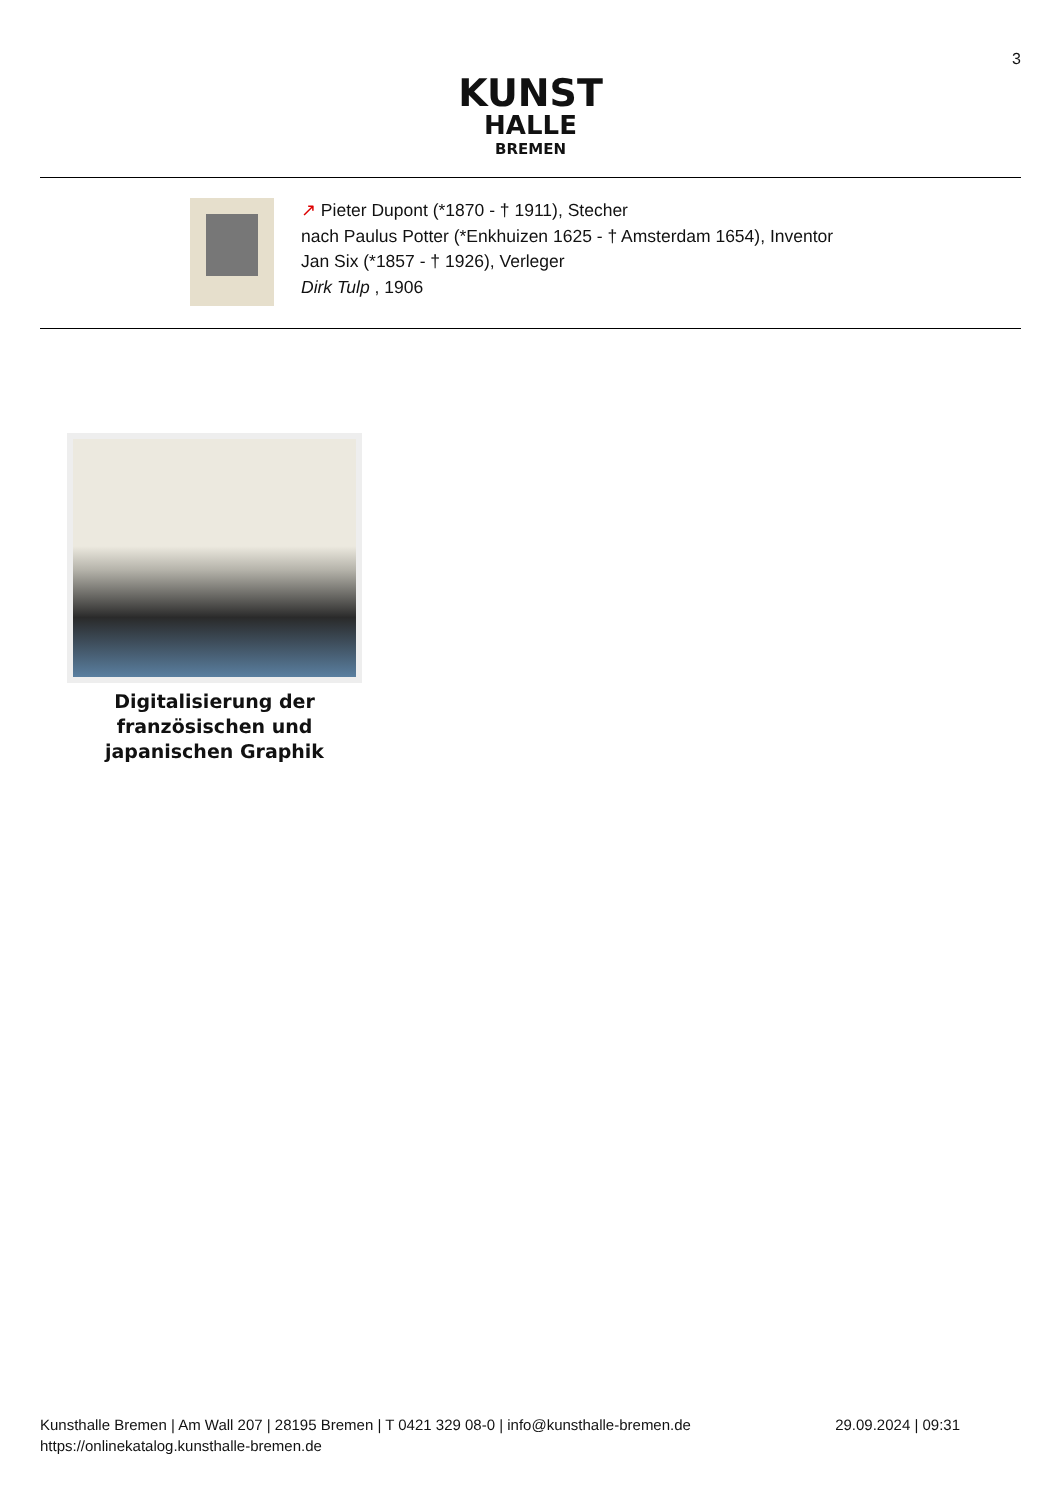3
KUNST
HALLE
BREMEN
↗ Pieter Dupont (*1870 - † 1911), Stecher
nach Paulus Potter (*Enkhuizen 1625 - † Amsterdam 1654), Inventor
Jan Six (*1857 - † 1926), Verleger
Dirk Tulp , 1906
Digitalisierung der französischen und japanischen Graphik
Kunsthalle Bremen | Am Wall 207 | 28195 Bremen | T 0421 329 08-0 | info@kunsthalle-bremen.de
https://onlinekatalog.kunsthalle-bremen.de
29.09.2024 | 09:31